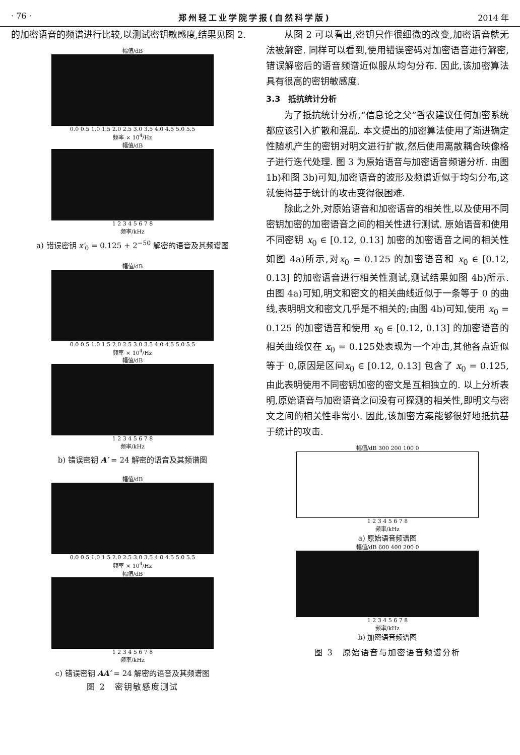· 76 · 郑州轻工业学院学报(自然科学版) 2014 年
的加密语音的频谱进行比较,以测试密钥敏感度,结果见图 2.
幅值/dB
0.0 0.5 1.0 1.5 2.0 2.5 3.0 3.5 4.0 4.5 5.0 5.5
频率 × 10<sup>4</sup>/Hz
幅值/dB
1 2 3 4 5 6 7 8
频率/kHz
a) 错误密钥 x′<sub>0</sub> = 0.125 + 2<sup>−50</sup> 解密的语音及其频谱图
幅值/dB
0.0 0.5 1.0 1.5 2.0 2.5 3.0 3.5 4.0 4.5 5.0 5.5
频率 × 10<sup>4</sup>/Hz
幅值/dB
1 2 3 4 5 6 7 8
频率/kHz
b) 错误密钥 A′ = 24 解密的语音及其频谱图
幅值/dB
0.0 0.5 1.0 1.5 2.0 2.5 3.0 3.5 4.0 4.5 5.0 5.5
频率 × 10<sup>4</sup>/Hz
幅值/dB
1 2 3 4 5 6 7 8
频率/kHz
c) 错误密钥 AA′ = 24 解密的语音及其频谱图
图 2　密钥敏感度测试
从图 2 可以看出,密钥只作很细微的改变,加密语音就无法被解密. 同样可以看到,使用错误密码对加密语音进行解密,错误解密后的语音频谱近似服从均匀分布. 因此,该加密算法具有很高的密钥敏感度.
3.3　抵抗统计分析
为了抵抗统计分析,“信息论之父”香农建议任何加密系统都应该引入扩散和混乱. 本文提出的加密算法使用了渐进确定性随机产生的密钥对明文进行扩散,然后使用离散耦合映像格子进行迭代处理. 图 3 为原始语音与加密语音频谱分析. 由图 1b)和图 3b)可知,加密语音的波形及频谱近似于均匀分布,这就使得基于统计的攻击变得很困难.
除此之外,对原始语音和加密语音的相关性,以及使用不同密钥加密的加密语音之间的相关性进行测试. 原始语音和使用不同密钥 x<sub>0</sub> ∈ [0.12, 0.13] 加密的加密语音之间的相关性如图 4a)所示,对x<sub>0</sub> = 0.125 的加密语音和 x<sub>0</sub> ∈ [0.12, 0.13] 的加密语音进行相关性测试,测试结果如图 4b)所示. 由图 4a)可知,明文和密文的相关曲线近似于一条等于 0 的曲线,表明明文和密文几乎是不相关的;由图 4b)可知,使用 x<sub>0</sub> = 0.125 的加密语音和使用 x<sub>0</sub> ∈ [0.12, 0.13] 的加密语音的相关曲线仅在 x<sub>0</sub> = 0.125处表现为一个冲击,其他各点近似等于 0,原因是区间x<sub>0</sub> ∈ [0.12, 0.13] 包含了 x<sub>0</sub> = 0.125,由此表明使用不同密钥加密的密文是互相独立的. 以上分析表明,原始语音与加密语音之间没有可探测的相关性,即明文与密文之间的相关性非常小. 因此,该加密方案能够很好地抵抗基于统计的攻击.
幅值/dB 300 200 100 0
1 2 3 4 5 6 7 8
频率/kHz
a) 原始语音频谱图
幅值/dB 600 400 200 0
1 2 3 4 5 6 7 8
频率/kHz
b) 加密语音频谱图
图 3　原始语音与加密语音频谱分析